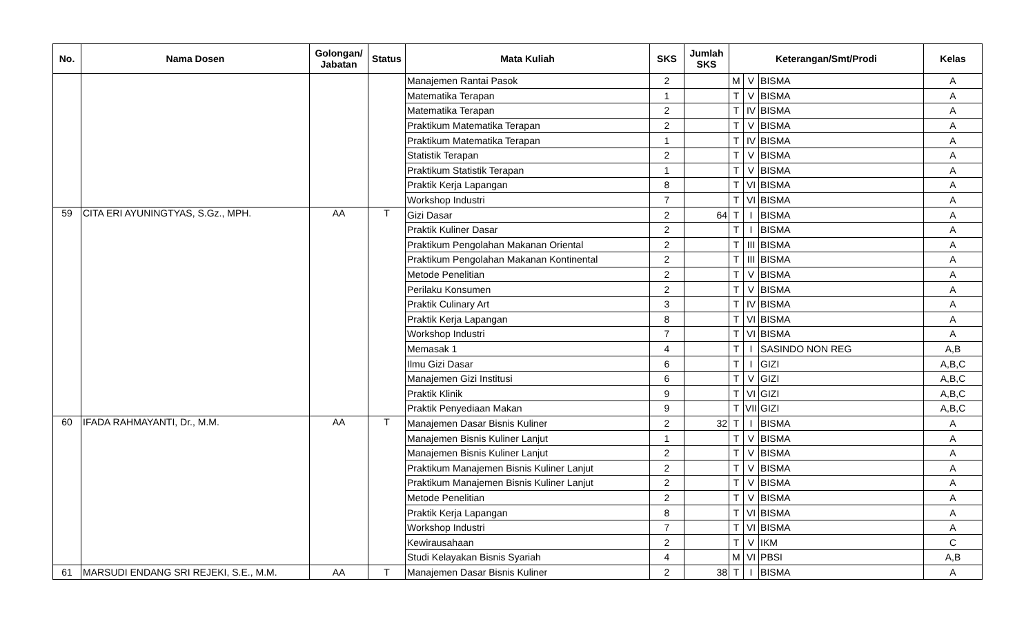| No. | Nama Dosen | Golongan/ Jabatan | Status | Mata Kuliah | SKS | Jumlah SKS | Keterangan/Smt/Prodi | | | Kelas |
| --- | --- | --- | --- | --- | --- | --- | --- | --- | --- | --- |
| | | | | Manajemen Rantai Pasok | 2 | | M | V | BISMA | A |
| | | | | Matematika Terapan | 1 | | T | V | BISMA | A |
| | | | | Matematika Terapan | 2 | | T | IV | BISMA | A |
| | | | | Praktikum Matematika Terapan | 2 | | T | V | BISMA | A |
| | | | | Praktikum Matematika Terapan | 1 | | T | IV | BISMA | A |
| | | | | Statistik Terapan | 2 | | T | V | BISMA | A |
| | | | | Praktikum Statistik Terapan | 1 | | T | V | BISMA | A |
| | | | | Praktik Kerja Lapangan | 8 | | T | VI | BISMA | A |
| | | | | Workshop Industri | 7 | | T | VI | BISMA | A |
| 59 | CITA ERI AYUNINGTYAS, S.Gz., MPH. | AA | T | Gizi Dasar | 2 | 64 | T | I | BISMA | A |
| | | | | Praktik Kuliner Dasar | 2 | | T | I | BISMA | A |
| | | | | Praktikum Pengolahan Makanan Oriental | 2 | | T | III | BISMA | A |
| | | | | Praktikum Pengolahan Makanan Kontinental | 2 | | T | III | BISMA | A |
| | | | | Metode Penelitian | 2 | | T | V | BISMA | A |
| | | | | Perilaku Konsumen | 2 | | T | V | BISMA | A |
| | | | | Praktik Culinary Art | 3 | | T | IV | BISMA | A |
| | | | | Praktik Kerja Lapangan | 8 | | T | VI | BISMA | A |
| | | | | Workshop Industri | 7 | | T | VI | BISMA | A |
| | | | | Memasak 1 | 4 | | T | I | SASINDO NON REG | A,B |
| | | | | Ilmu Gizi Dasar | 6 | | T | I | GIZI | A,B,C |
| | | | | Manajemen Gizi Institusi | 6 | | T | V | GIZI | A,B,C |
| | | | | Praktik Klinik | 9 | | T | VI | GIZI | A,B,C |
| | | | | Praktik Penyediaan Makan | 9 | | T | VII | GIZI | A,B,C |
| 60 | IFADA RAHMAYANTI, Dr., M.M. | AA | T | Manajemen Dasar Bisnis Kuliner | 2 | 32 | T | I | BISMA | A |
| | | | | Manajemen Bisnis Kuliner Lanjut | 1 | | T | V | BISMA | A |
| | | | | Manajemen Bisnis Kuliner Lanjut | 2 | | T | V | BISMA | A |
| | | | | Praktikum Manajemen Bisnis Kuliner Lanjut | 2 | | T | V | BISMA | A |
| | | | | Praktikum Manajemen Bisnis Kuliner Lanjut | 2 | | T | V | BISMA | A |
| | | | | Metode Penelitian | 2 | | T | V | BISMA | A |
| | | | | Praktik Kerja Lapangan | 8 | | T | VI | BISMA | A |
| | | | | Workshop Industri | 7 | | T | VI | BISMA | A |
| | | | | Kewirausahaan | 2 | | T | V | IKM | C |
| | | | | Studi Kelayakan Bisnis Syariah | 4 | | M | VI | PBSI | A,B |
| 61 | MARSUDI ENDANG SRI REJEKI, S.E., M.M. | AA | T | Manajemen Dasar Bisnis Kuliner | 2 | 38 | T | I | BISMA | A |